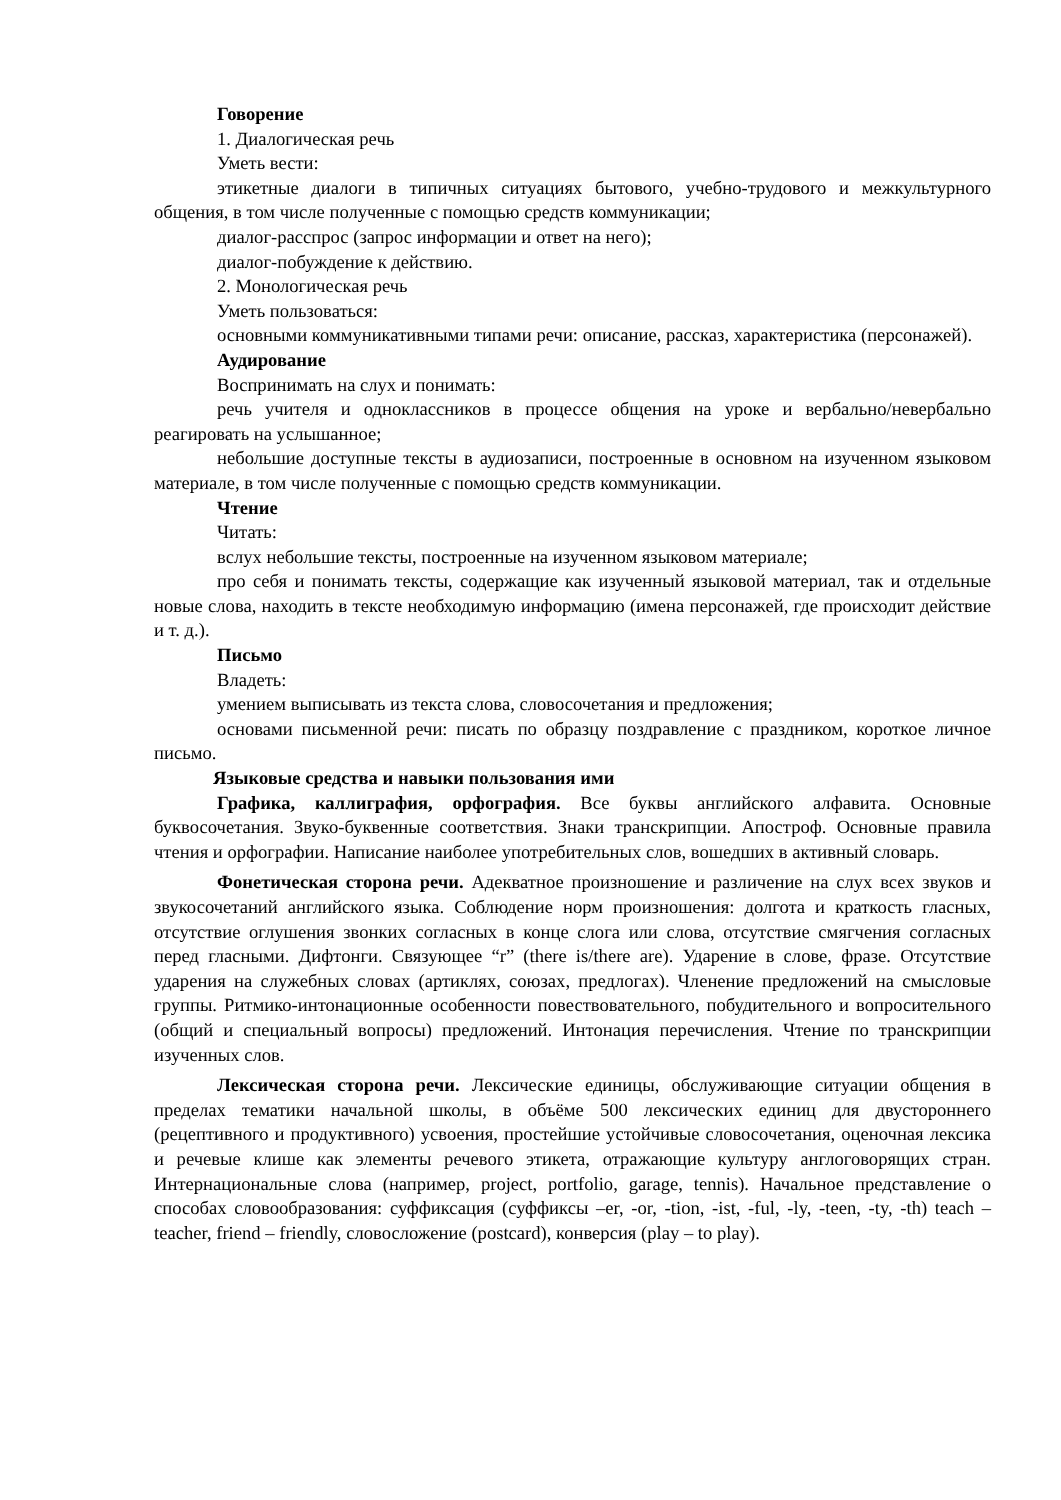Говорение
1. Диалогическая речь
Уметь вести:
этикетные диалоги в типичных ситуациях бытового, учебно-трудового и межкультурного общения, в том числе полученные с помощью средств коммуникации;
диалог-расспрос (запрос информации и ответ на него);
диалог-побуждение к действию.
2. Монологическая речь
Уметь пользоваться:
основными коммуникативными типами речи: описание, рассказ, характеристика (персонажей).
Аудирование
Воспринимать на слух и понимать:
речь учителя и одноклассников в процессе общения на уроке и вербально/невербально реагировать на услышанное;
небольшие доступные тексты в аудиозаписи, построенные в основном на изученном языковом материале, в том числе полученные с помощью средств коммуникации.
Чтение
Читать:
вслух небольшие тексты, построенные на изученном языковом материале;
про себя и понимать тексты, содержащие как изученный языковой материал, так и отдельные новые слова, находить в тексте необходимую информацию (имена персонажей, где происходит действие и т. д.).
Письмо
Владеть:
умением выписывать из текста слова, словосочетания и предложения;
основами письменной речи: писать по образцу поздравление с праздником, короткое личное письмо.
Языковые средства и навыки пользования ими
Графика, каллиграфия, орфография. Все буквы английского алфавита. Основные буквосочетания. Звуко-буквенные соответствия. Знаки транскрипции. Апостроф. Основные правила чтения и орфографии. Написание наиболее употребительных слов, вошедших в активный словарь.
Фонетическая сторона речи. Адекватное произношение и различение на слух всех звуков и звукосочетаний английского языка. Соблюдение норм произношения: долгота и краткость гласных, отсутствие оглушения звонких согласных в конце слога или слова, отсутствие смягчения согласных перед гласными. Дифтонги. Связующее “r” (there is/there are). Ударение в слове, фразе. Отсутствие ударения на служебных словах (артиклях, союзах, предлогах). Членение предложений на смысловые группы. Ритмико-интонационные особенности повествовательного, побудительного и вопросительного (общий и специальный вопросы) предложений. Интонация перечисления. Чтение по транскрипции изученных слов.
Лексическая сторона речи. Лексические единицы, обслуживающие ситуации общения в пределах тематики начальной школы, в объёме 500 лексических единиц для двустороннего (рецептивного и продуктивного) усвоения, простейшие устойчивые словосочетания, оценочная лексика и речевые клише как элементы речевого этикета, отражающие культуру англоговорящих стран. Интернациональные слова (например, project, portfolio, garage, tennis). Начальное представление о способах словообразования: суффиксация (суффиксы –er, -or, -tion, -ist, -ful, -ly, -teen, -ty, -th) teach – teacher, friend – friendly, словосложение (postcard), конверсия (play – to play).